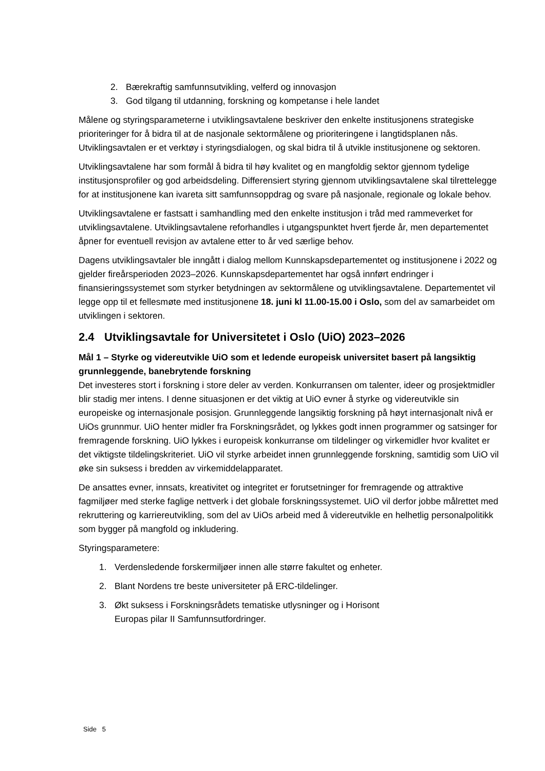2. Bærekraftig samfunnsutvikling, velferd og innovasjon
3. God tilgang til utdanning, forskning og kompetanse i hele landet
Målene og styringsparameterne i utviklingsavtalene beskriver den enkelte institusjonens strategiske prioriteringer for å bidra til at de nasjonale sektormålene og prioriteringene i langtidsplanen nås. Utviklingsavtalen er et verktøy i styringsdialogen, og skal bidra til å utvikle institusjonene og sektoren.
Utviklingsavtalene har som formål å bidra til høy kvalitet og en mangfoldig sektor gjennom tydelige institusjonsprofiler og god arbeidsdeling. Differensiert styring gjennom utviklingsavtalene skal tilrettelegge for at institusjonene kan ivareta sitt samfunnsoppdrag og svare på nasjonale, regionale og lokale behov.
Utviklingsavtalene er fastsatt i samhandling med den enkelte institusjon i tråd med rammeverket for utviklingsavtalene. Utviklingsavtalene reforhandles i utgangspunktet hvert fjerde år, men departementet åpner for eventuell revisjon av avtalene etter to år ved særlige behov.
Dagens utviklingsavtaler ble inngått i dialog mellom Kunnskapsdepartementet og institusjonene i 2022 og gjelder fireårsperioden 2023–2026. Kunnskapsdepartementet har også innført endringer i finansieringssystemet som styrker betydningen av sektormålene og utviklingsavtalene. Departementet vil legge opp til et fellesmøte med institusjonene 18. juni kl 11.00-15.00 i Oslo, som del av samarbeidet om utviklingen i sektoren.
2.4 Utviklingsavtale for Universitetet i Oslo (UiO) 2023–2026
Mål 1 – Styrke og videreutvikle UiO som et ledende europeisk universitet basert på langsiktig grunnleggende, banebrytende forskning
Det investeres stort i forskning i store deler av verden. Konkurransen om talenter, ideer og prosjektmidler blir stadig mer intens. I denne situasjonen er det viktig at UiO evner å styrke og videreutvikle sin europeiske og internasjonale posisjon. Grunnleggende langsiktig forskning på høyt internasjonalt nivå er UiOs grunnmur. UiO henter midler fra Forskningsrådet, og lykkes godt innen programmer og satsinger for fremragende forskning. UiO lykkes i europeisk konkurranse om tildelinger og virkemidler hvor kvalitet er det viktigste tildelingskriteriet. UiO vil styrke arbeidet innen grunnleggende forskning, samtidig som UiO vil øke sin suksess i bredden av virkemiddelapparatet.
De ansattes evner, innsats, kreativitet og integritet er forutsetninger for fremragende og attraktive fagmiljøer med sterke faglige nettverk i det globale forskningssystemet. UiO vil derfor jobbe målrettet med rekruttering og karriereutvikling, som del av UiOs arbeid med å videreutvikle en helhetlig personalpolitikk som bygger på mangfold og inkludering.
Styringsparametere:
1. Verdensledende forskermiljøer innen alle større fakultet og enheter.
2. Blant Nordens tre beste universiteter på ERC-tildelinger.
3. Økt suksess i Forskningsrådets tematiske utlysninger og i Horisont
Europas pilar II Samfunnsutfordringer.
Side 5